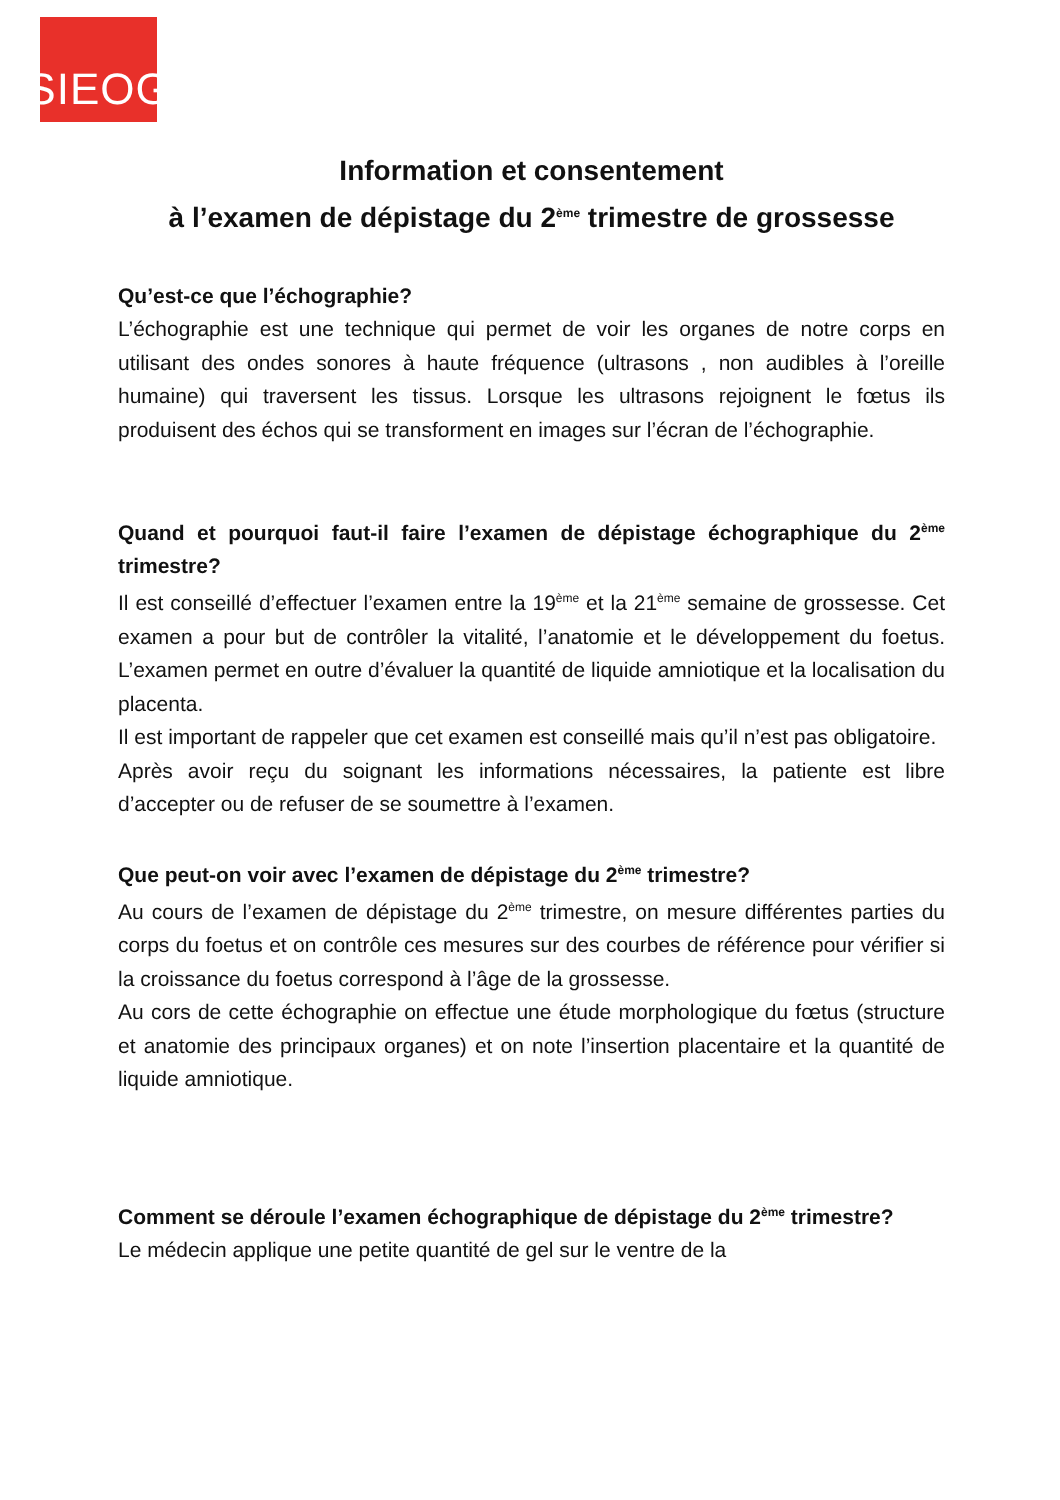SIEOG
Information et consentement
à l’examen de dépistage du 2<sup>ème</sup> trimestre de grossesse
Qu’est-ce que l’échographie?
L’échographie est une technique qui permet de voir les organes de notre corps en utilisant des ondes sonores à haute fréquence (ultrasons , non audibles à l’oreille humaine) qui traversent les tissus. Lorsque les ultrasons rejoignent le fœtus ils produisent des échos qui se transforment en images sur l’écran de l’échographie.
Quand et pourquoi faut-il faire l’examen de dépistage échographique du 2<sup>ème</sup> trimestre?
Il est conseillé d’effectuer l’examen entre la 19<sup>ème</sup> et la 21<sup>ème</sup> semaine de grossesse. Cet examen a pour but de contrôler la vitalité, l’anatomie et le développement du foetus. L’examen permet en outre d’évaluer la quantité de liquide amniotique et la localisation du placenta.
Il est important de rappeler que cet examen est conseillé mais qu’il n’est pas obligatoire.
Après avoir reçu du soignant les informations nécessaires, la patiente est libre d’accepter ou de refuser de se soumettre à l’examen.
Que peut-on voir avec l’examen de dépistage du 2<sup>ème</sup> trimestre?
Au cours de l’examen de dépistage du 2<sup>ème</sup> trimestre, on mesure différentes parties du corps du foetus et on contrôle ces mesures sur des courbes de référence pour vérifier si la croissance du foetus correspond à l’âge de la grossesse.
Au cors de cette échographie on effectue une étude morphologique du fœtus (structure et anatomie des principaux organes) et on note l’insertion placentaire et la quantité de liquide amniotique.
Comment se déroule l’examen échographique de dépistage du 2<sup>ème</sup> trimestre?
Le médecin applique une petite quantité de gel sur le ventre de la